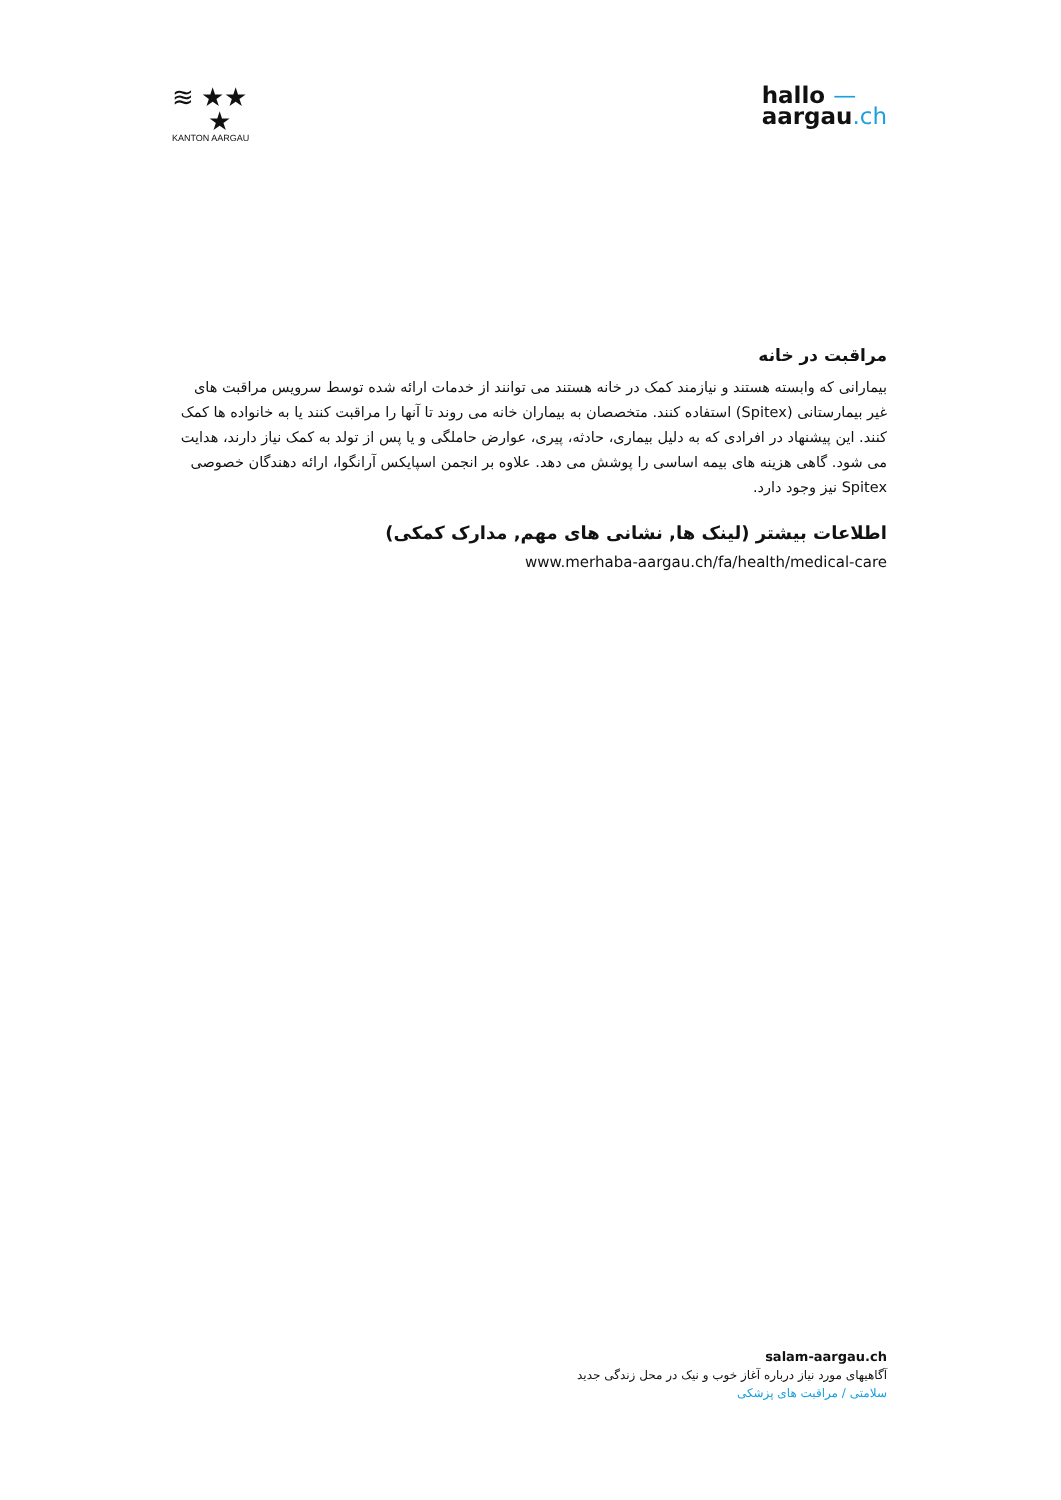≋ ★★
★
KANTON AARGAU
hallo —
aargau.ch
مراقبت در خانه
بیمارانی که وابسته هستند و نیازمند کمک در خانه هستند می توانند از خدمات ارائه شده توسط سرویس مراقبت های غیر بیمارستانی (Spitex) استفاده کنند. متخصصان به بیماران خانه می روند تا آنها را مراقبت کنند یا به خانواده ها کمک کنند. این پیشنهاد در افرادی که به دلیل بیماری، حادثه، پیری، عوارض حاملگی و یا پس از تولد به کمک نیاز دارند، هدایت می شود. گاهی هزینه های بیمه اساسی را پوشش می دهد. علاوه بر انجمن اسپایکس آرانگوا، ارائه دهندگان خصوصی Spitex نیز وجود دارد.
اطلاعات بیشتر (لینک ها, نشانی های مهم, مدارک کمکی)
www.merhaba-aargau.ch/fa/health/medical-care
salam-aargau.ch
آگاهیهای مورد نیاز درباره آغاز خوب و نیک در محل زندگی جدید
سلامتی / مراقبت های پزشکی